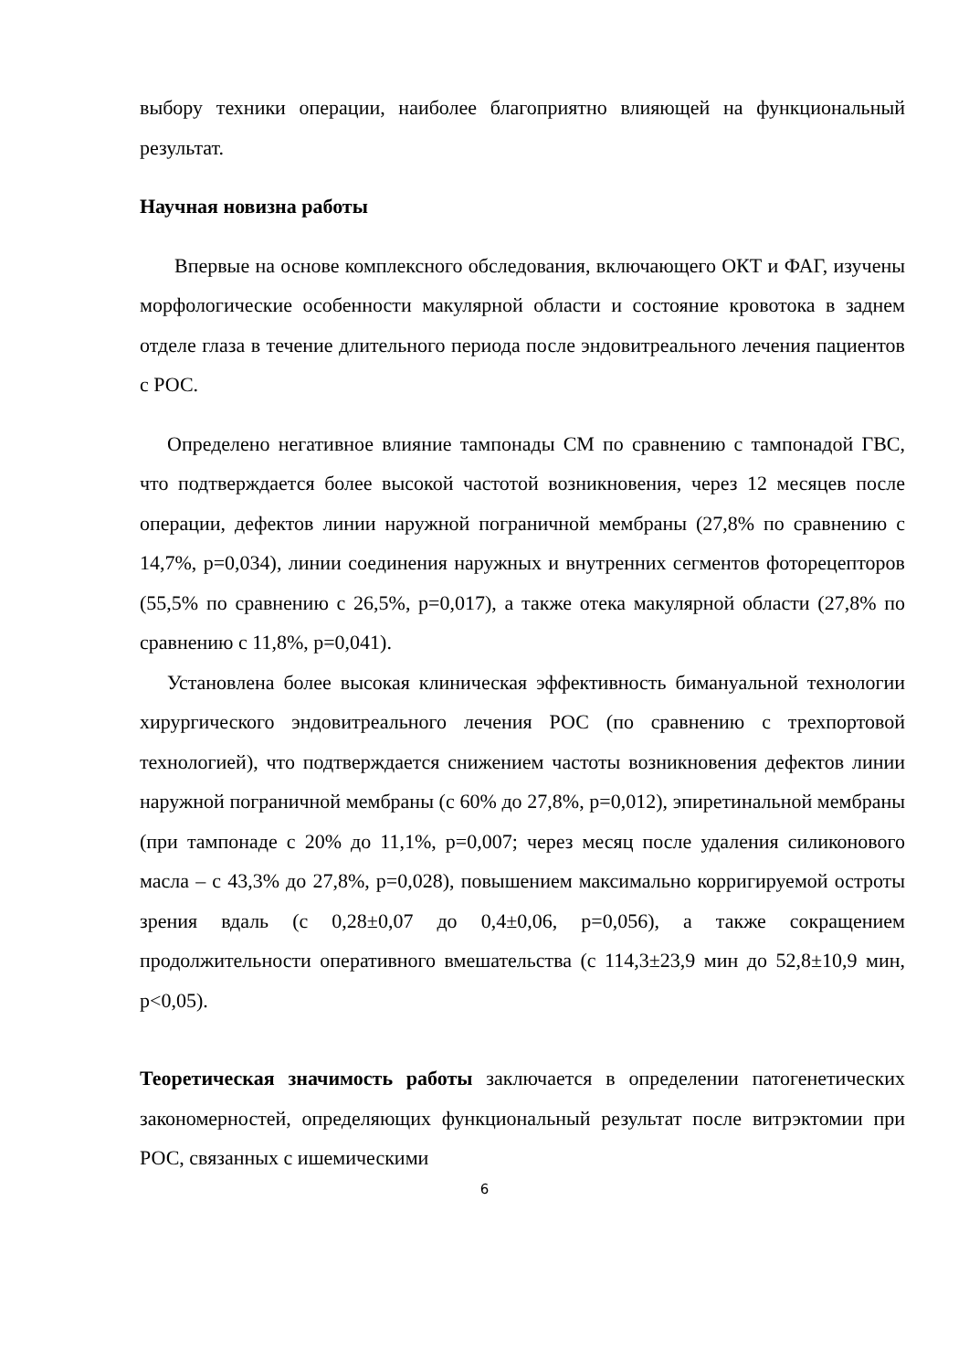выбору техники операции, наиболее благоприятно влияющей на функциональный результат.
Научная новизна работы
Впервые на основе комплексного обследования, включающего ОКТ и ФАГ, изучены морфологические особенности макулярной области и состояние кровотока в заднем отделе глаза в течение длительного периода после эндовитреального лечения пациентов с РОС.
Определено негативное влияние тампонады СМ по сравнению с тампонадой ГВС, что подтверждается более высокой частотой возникновения, через 12 месяцев после операции, дефектов линии наружной пограничной мембраны (27,8% по сравнению с 14,7%, p=0,034), линии соединения наружных и внутренних сегментов фоторецепторов (55,5% по сравнению с 26,5%, p=0,017), а также отека макулярной области (27,8% по сравнению с 11,8%, p=0,041).
Установлена более высокая клиническая эффективность бимануальной технологии хирургического эндовитреального лечения РОС (по сравнению с трехпортовой технологией), что подтверждается снижением частоты возникновения дефектов линии наружной пограничной мембраны (с 60% до 27,8%, p=0,012), эпиретинальной мембраны (при тампонаде с 20% до 11,1%, p=0,007; через месяц после удаления силиконового масла – с 43,3% до 27,8%, p=0,028), повышением максимально корригируемой остроты зрения вдаль (с 0,28±0,07 до 0,4±0,06, p=0,056), а также сокращением продолжительности оперативного вмешательства (с 114,3±23,9 мин до 52,8±10,9 мин, p<0,05).
Теоретическая значимость работы заключается в определении патогенетических закономерностей, определяющих функциональный результат после витрэктомии при РОС, связанных с ишемическими
6